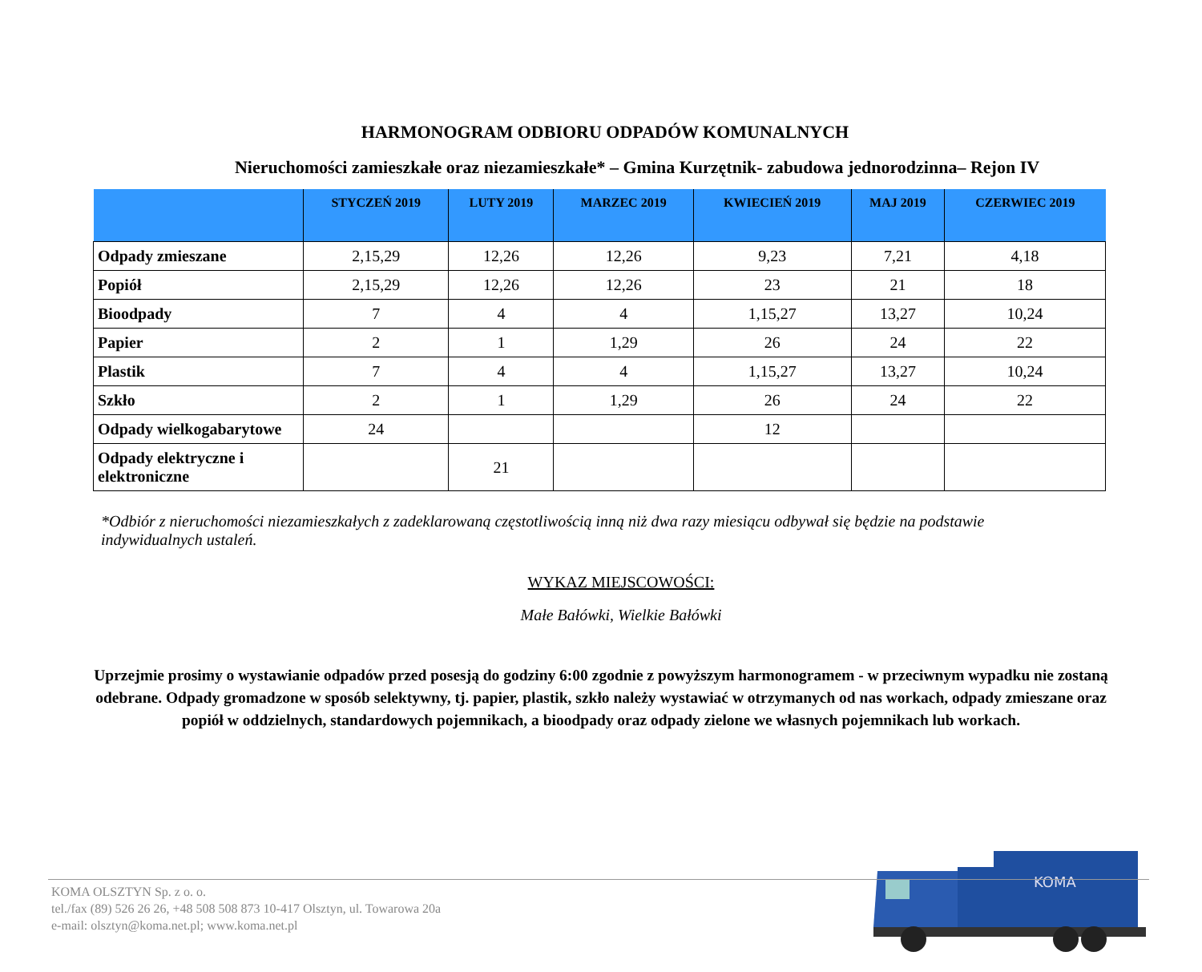HARMONOGRAM ODBIORU ODPADÓW KOMUNALNYCH
Nieruchomości zamieszkałe oraz niezamieszkałe* – Gmina Kurzętnik- zabudowa jednorodzinna– Rejon IV
| | STYCZEŃ 2019 | LUTY 2019 | MARZEC 2019 | KWIECIEŃ 2019 | MAJ 2019 | CZERWIEC 2019 |
| --- | --- | --- | --- | --- | --- | --- |
| Odpady zmieszane | 2,15,29 | 12,26 | 12,26 | 9,23 | 7,21 | 4,18 |
| Popiół | 2,15,29 | 12,26 | 12,26 | 23 | 21 | 18 |
| Bioodpady | 7 | 4 | 4 | 1,15,27 | 13,27 | 10,24 |
| Papier | 2 | 1 | 1,29 | 26 | 24 | 22 |
| Plastik | 7 | 4 | 4 | 1,15,27 | 13,27 | 10,24 |
| Szkło | 2 | 1 | 1,29 | 26 | 24 | 22 |
| Odpady wielkogabarytowe | 24 | | | 12 | | |
| Odpady elektryczne i elektroniczne | | 21 | | | | |
*Odbiór z nieruchomości niezamieszkałych z zadeklarowaną częstotliwością inną niż dwa razy miesiącu odbywał się będzie na podstawie indywidualnych ustaleń.
WYKAZ MIEJSCOWOŚCI:
Małe Bałówki, Wielkie Bałówki
Uprzejmie prosimy o wystawianie odpadów przed posesją do godziny 6:00 zgodnie z powyższym harmonogramem - w przeciwnym wypadku nie zostaną odebrane. Odpady gromadzone w sposób selektywny, tj. papier, plastik, szkło należy wystawiać w otrzymanych od nas workach, odpady zmieszane oraz popiół w oddzielnych, standardowych pojemnikach, a bioodpady oraz odpady zielone we własnych pojemnikach lub workach.
KOMA
KOMA OLSZTYN Sp. z o. o.
tel./fax (89) 526 26 26, +48 508 508 873 10-417 Olsztyn, ul. Towarowa 20a
e-mail: olsztyn@koma.net.pl; www.koma.net.pl